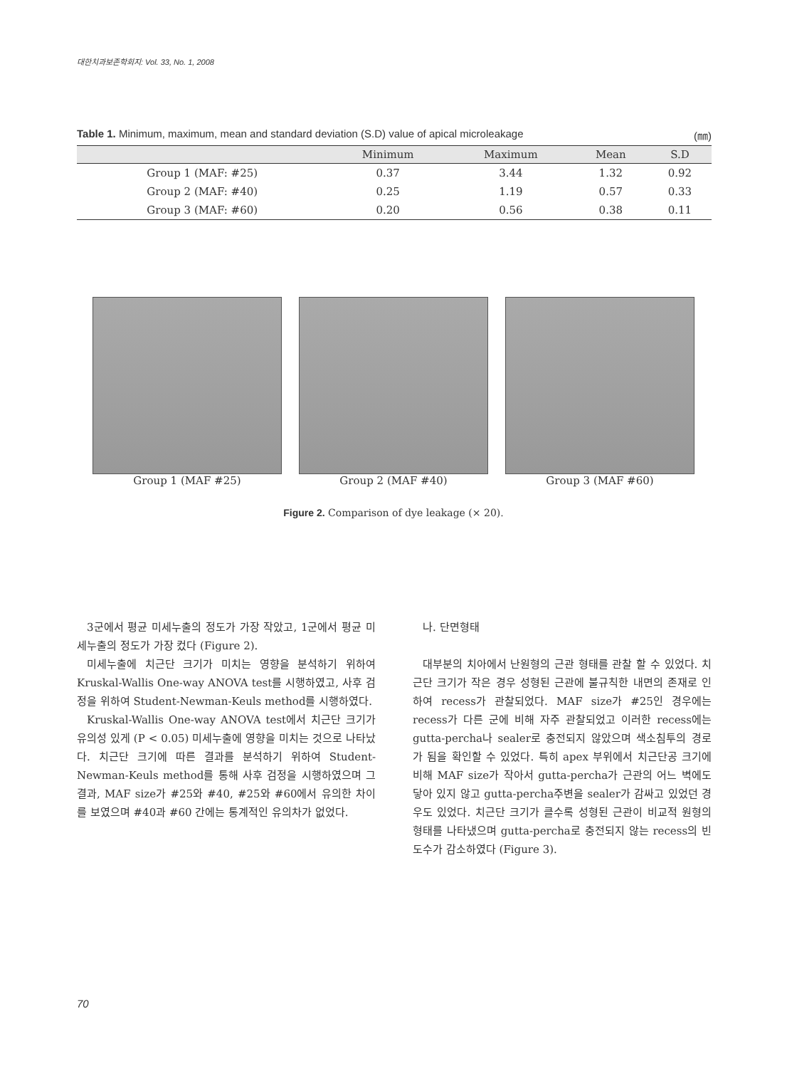대한치과보존학회지: Vol. 33, No. 1, 2008
Table 1. Minimum, maximum, mean and standard deviation (S.D) value of apical microleakage (㎜)
| | Minimum | Maximum | Mean | S.D |
| --- | --- | --- | --- | --- |
| Group 1 (MAF: #25) | 0.37 | 3.44 | 1.32 | 0.92 |
| Group 2 (MAF: #40) | 0.25 | 1.19 | 0.57 | 0.33 |
| Group 3 (MAF: #60) | 0.20 | 0.56 | 0.38 | 0.11 |
Group 1 (MAF #25) Group 2 (MAF #40) Group 3 (MAF #60)
Figure 2. Comparison of dye leakage (× 20).
3군에서 평균 미세누출의 정도가 가장 작았고, 1군에서 평균 미세누출의 정도가 가장 컸다 (Figure 2).
미세누출에 치근단 크기가 미치는 영향을 분석하기 위하여 Kruskal-Wallis One-way ANOVA test를 시행하였고, 사후 검정을 위하여 Student-Newman-Keuls method를 시행하였다.
Kruskal-Wallis One-way ANOVA test에서 치근단 크기가 유의성 있게 (P < 0.05) 미세누출에 영향을 미치는 것으로 나타났다. 치근단 크기에 따른 결과를 분석하기 위하여 Student-Newman-Keuls method를 통해 사후 검정을 시행하였으며 그 결과, MAF size가 #25와 #40, #25와 #60에서 유의한 차이를 보였으며 #40과 #60 간에는 통계적인 유의차가 없었다.
나. 단면형태
대부분의 치아에서 난원형의 근관 형태를 관찰 할 수 있었다. 치근단 크기가 작은 경우 성형된 근관에 불규칙한 내면의 존재로 인하여 recess가 관찰되었다. MAF size가 #25인 경우에는 recess가 다른 군에 비해 자주 관찰되었고 이러한 recess에는 gutta-percha나 sealer로 충전되지 않았으며 색소침투의 경로가 됨을 확인할 수 있었다. 특히 apex 부위에서 치근단공 크기에 비해 MAF size가 작아서 gutta-percha가 근관의 어느 벽에도 닿아 있지 않고 gutta-percha주변을 sealer가 감싸고 있었던 경우도 있었다. 치근단 크기가 클수록 성형된 근관이 비교적 원형의 형태를 나타냈으며 gutta-percha로 충전되지 않는 recess의 빈도수가 감소하였다 (Figure 3).
70